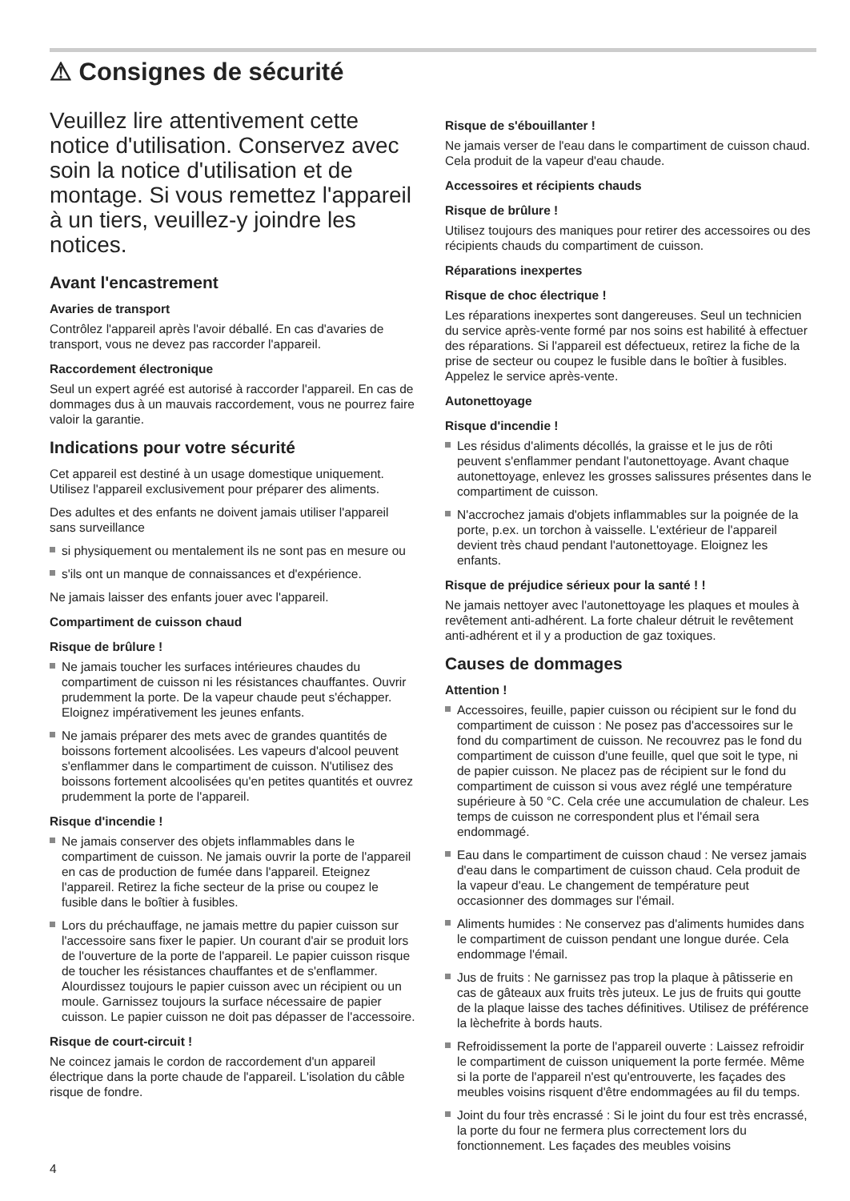⚠ Consignes de sécurité
Veuillez lire attentivement cette notice d'utilisation. Conservez avec soin la notice d'utilisation et de montage. Si vous remettez l'appareil à un tiers, veuillez-y joindre les notices.
Avant l'encastrement
Avaries de transport
Contrôlez l'appareil après l'avoir déballé. En cas d'avaries de transport, vous ne devez pas raccorder l'appareil.
Raccordement électronique
Seul un expert agréé est autorisé à raccorder l'appareil. En cas de dommages dus à un mauvais raccordement, vous ne pourrez faire valoir la garantie.
Indications pour votre sécurité
Cet appareil est destiné à un usage domestique uniquement. Utilisez l'appareil exclusivement pour préparer des aliments.
Des adultes et des enfants ne doivent jamais utiliser l'appareil sans surveillance
si physiquement ou mentalement ils ne sont pas en mesure ou
s'ils ont un manque de connaissances et d'expérience.
Ne jamais laisser des enfants jouer avec l'appareil.
Compartiment de cuisson chaud
Risque de brûlure !
Ne jamais toucher les surfaces intérieures chaudes du compartiment de cuisson ni les résistances chauffantes. Ouvrir prudemment la porte. De la vapeur chaude peut s'échapper. Eloignez impérativement les jeunes enfants.
Ne jamais préparer des mets avec de grandes quantités de boissons fortement alcoolisées. Les vapeurs d'alcool peuvent s'enflammer dans le compartiment de cuisson. N'utilisez des boissons fortement alcoolisées qu'en petites quantités et ouvrez prudemment la porte de l'appareil.
Risque d'incendie !
Ne jamais conserver des objets inflammables dans le compartiment de cuisson. Ne jamais ouvrir la porte de l'appareil en cas de production de fumée dans l'appareil. Eteignez l'appareil. Retirez la fiche secteur de la prise ou coupez le fusible dans le boîtier à fusibles.
Lors du préchauffage, ne jamais mettre du papier cuisson sur l'accessoire sans fixer le papier. Un courant d'air se produit lors de l'ouverture de la porte de l'appareil. Le papier cuisson risque de toucher les résistances chauffantes et de s'enflammer. Alourdissez toujours le papier cuisson avec un récipient ou un moule. Garnissez toujours la surface nécessaire de papier cuisson. Le papier cuisson ne doit pas dépasser de l'accessoire.
Risque de court-circuit !
Ne coincez jamais le cordon de raccordement d'un appareil électrique dans la porte chaude de l'appareil. L'isolation du câble risque de fondre.
Risque de s'ébouillanter !
Ne jamais verser de l'eau dans le compartiment de cuisson chaud. Cela produit de la vapeur d'eau chaude.
Accessoires et récipients chauds
Risque de brûlure !
Utilisez toujours des maniques pour retirer des accessoires ou des récipients chauds du compartiment de cuisson.
Réparations inexpertes
Risque de choc électrique !
Les réparations inexpertes sont dangereuses. Seul un technicien du service après-vente formé par nos soins est habilité à effectuer des réparations. Si l'appareil est défectueux, retirez la fiche de la prise de secteur ou coupez le fusible dans le boîtier à fusibles. Appelez le service après-vente.
Autonettoyage
Risque d'incendie !
Les résidus d'aliments décollés, la graisse et le jus de rôti peuvent s'enflammer pendant l'autonettoyage. Avant chaque autonettoyage, enlevez les grosses salissures présentes dans le compartiment de cuisson.
N'accrochez jamais d'objets inflammables sur la poignée de la porte, p.ex. un torchon à vaisselle. L'extérieur de l'appareil devient très chaud pendant l'autonettoyage. Eloignez les enfants.
Risque de préjudice sérieux pour la santé ! !
Ne jamais nettoyer avec l'autonettoyage les plaques et moules à revêtement anti-adhérent. La forte chaleur détruit le revêtement anti-adhérent et il y a production de gaz toxiques.
Causes de dommages
Attention !
Accessoires, feuille, papier cuisson ou récipient sur le fond du compartiment de cuisson : Ne posez pas d'accessoires sur le fond du compartiment de cuisson. Ne recouvrez pas le fond du compartiment de cuisson d'une feuille, quel que soit le type, ni de papier cuisson. Ne placez pas de récipient sur le fond du compartiment de cuisson si vous avez réglé une température supérieure à 50 °C. Cela crée une accumulation de chaleur. Les temps de cuisson ne correspondent plus et l'émail sera endommagé.
Eau dans le compartiment de cuisson chaud : Ne versez jamais d'eau dans le compartiment de cuisson chaud. Cela produit de la vapeur d'eau. Le changement de température peut occasionner des dommages sur l'émail.
Aliments humides : Ne conservez pas d'aliments humides dans le compartiment de cuisson pendant une longue durée. Cela endommage l'émail.
Jus de fruits : Ne garnissez pas trop la plaque à pâtisserie en cas de gâteaux aux fruits très juteux. Le jus de fruits qui goutte de la plaque laisse des taches définitives. Utilisez de préférence la lèchefrite à bords hauts.
Refroidissement la porte de l'appareil ouverte : Laissez refroidir le compartiment de cuisson uniquement la porte fermée. Même si la porte de l'appareil n'est qu'entrouverte, les façades des meubles voisins risquent d'être endommagées au fil du temps.
Joint du four très encrassé : Si le joint du four est très encrassé, la porte du four ne fermera plus correctement lors du fonctionnement. Les façades des meubles voisins
4